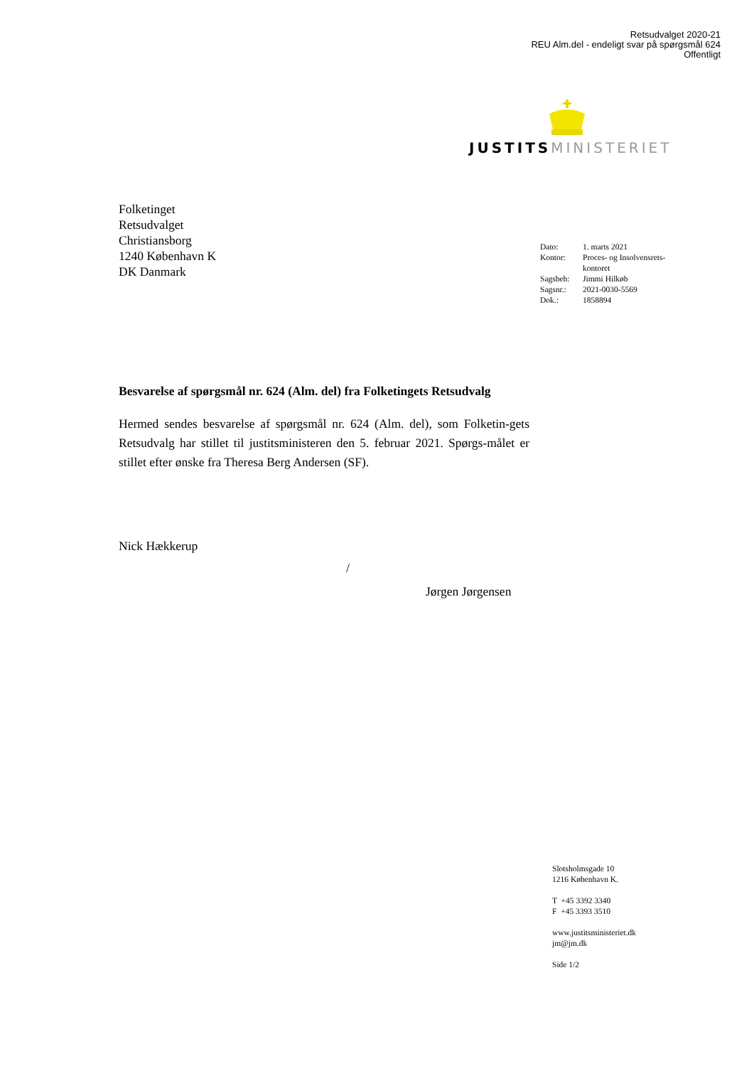Retsudvalget 2020-21
REU Alm.del - endeligt svar på spørgsmål 624
Offentligt
JUSTITS MINISTERIET
Folketinget
Retsudvalget
Christiansborg
1240 København K
DK Danmark
| Dato: | 1. marts 2021 |
| Kontor: | Proces- og Insolvensrets- kontoret |
| Sagsbeh: | Jimmi Hilkøb |
| Sagsnr.: | 2021-0030-5569 |
| Dok.: | 1858894 |
Besvarelse af spørgsmål nr. 624 (Alm. del) fra Folketingets Retsudvalg
Hermed sendes besvarelse af spørgsmål nr. 624 (Alm. del), som Folketin-gets Retsudvalg har stillet til justitsministeren den 5. februar 2021. Spørgs-målet er stillet efter ønske fra Theresa Berg Andersen (SF).
Nick Hækkerup
/
Jørgen Jørgensen
Slotsholmsgade 10
1216 København K.
T +45 3392 3340
F +45 3393 3510
www.justitsministeriet.dk
jm@jm.dk
Side 1/2